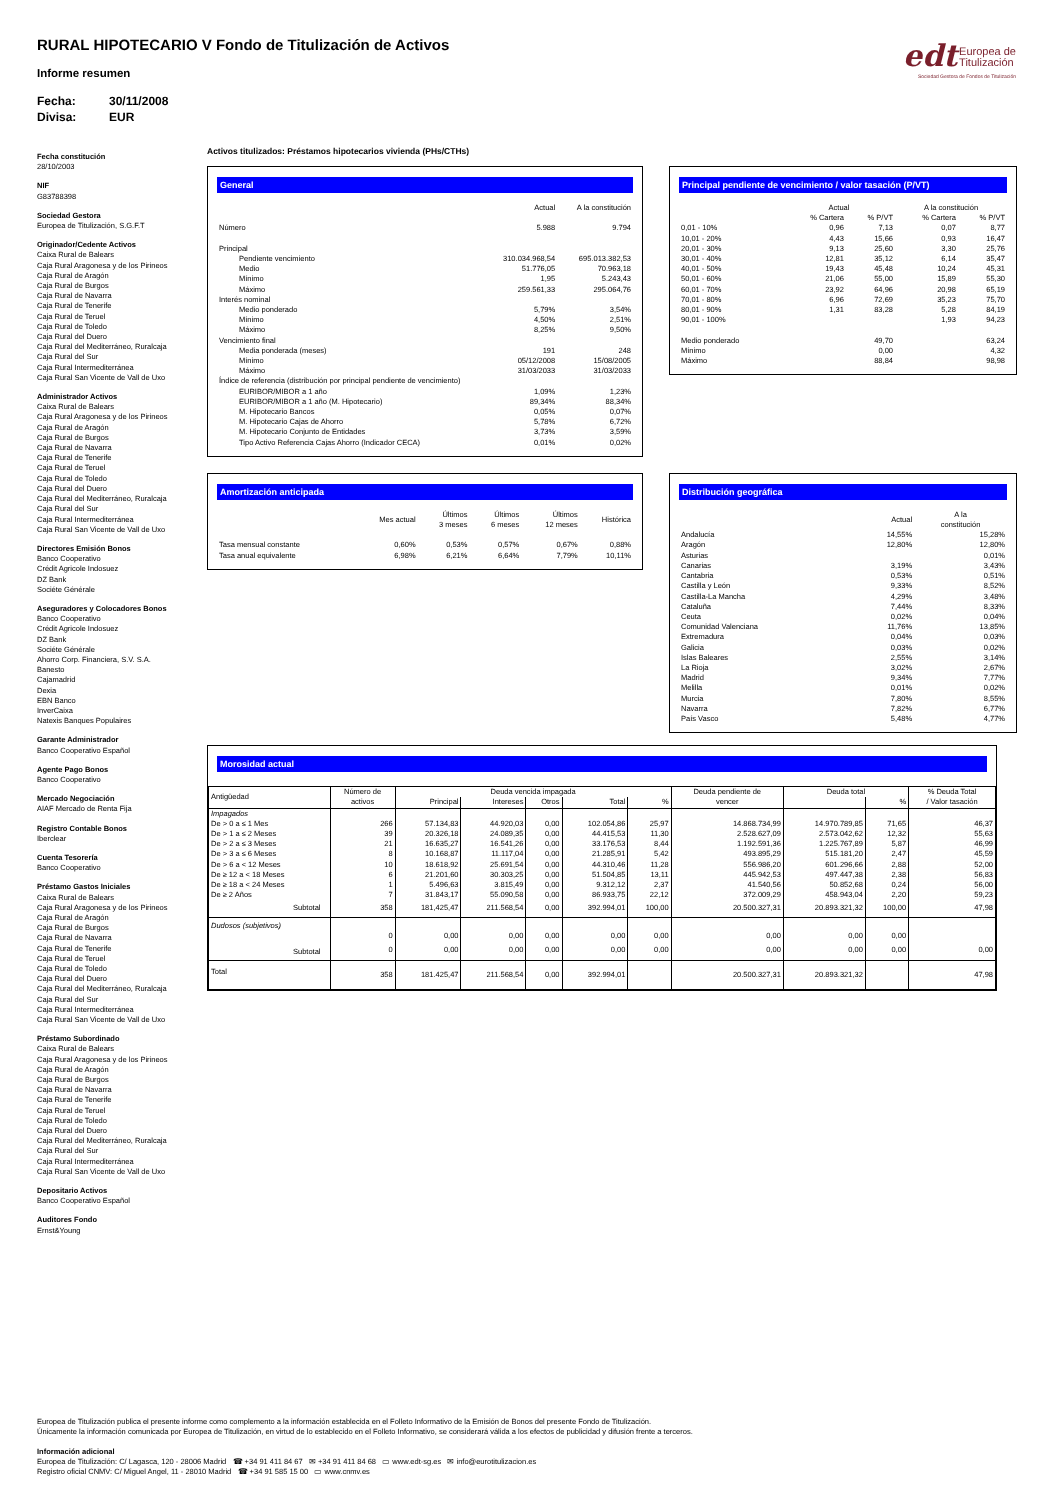RURAL HIPOTECARIO V Fondo de Titulización de Activos
Informe resumen
Fecha: 30/11/2008
Divisa: EUR
edt Europea de
Titulización
Sociedad Gestora de Fondos de Titulización
Fecha constitución
28/10/2003
NIF
G83788398
Sociedad Gestora
Europea de Titulización, S.G.F.T
Originador/Cedente Activos
Caixa Rural de Balears
Caja Rural Aragonesa y de los Pirineos
Caja Rural de Aragón
Caja Rural de Burgos
Caja Rural de Navarra
Caja Rural de Tenerife
Caja Rural de Teruel
Caja Rural de Toledo
Caja Rural del Duero
Caja Rural del Mediterráneo, Ruralcaja
Caja Rural del Sur
Caja Rural Intermediterránea
Caja Rural San Vicente de Vall de Uxo
Administrador Activos
Caixa Rural de Balears
Caja Rural Aragonesa y de los Pirineos
Caja Rural de Aragón
Caja Rural de Burgos
Caja Rural de Navarra
Caja Rural de Tenerife
Caja Rural de Teruel
Caja Rural de Toledo
Caja Rural del Duero
Caja Rural del Mediterráneo, Ruralcaja
Caja Rural del Sur
Caja Rural Intermediterránea
Caja Rural San Vicente de Vall de Uxo
Directores Emisión Bonos
Banco Cooperativo
Crédit Agricole Indosuez
DZ Bank
Sociéte Générale
Aseguradores y Colocadores Bonos
Banco Cooperativo
Crédit Agricole Indosuez
DZ Bank
Sociéte Générale
Ahorro Corp. Financiera, S.V. S.A.
Banesto
Cajamadrid
Dexia
EBN Banco
InverCaixa
Natexis Banques Populaires
Garante Administrador
Banco Cooperativo Español
Agente Pago Bonos
Banco Cooperativo
Mercado Negociación
AIAF Mercado de Renta Fija
Registro Contable Bonos
Iberclear
Cuenta Tesorería
Banco Cooperativo
Préstamo Gastos Iniciales
Caixa Rural de Balears
Caja Rural Aragonesa y de los Pirineos
Caja Rural de Aragón
Caja Rural de Burgos
Caja Rural de Navarra
Caja Rural de Tenerife
Caja Rural de Teruel
Caja Rural de Toledo
Caja Rural del Duero
Caja Rural del Mediterráneo, Ruralcaja
Caja Rural del Sur
Caja Rural Intermediterránea
Caja Rural San Vicente de Vall de Uxo
Préstamo Subordinado
Caixa Rural de Balears
Caja Rural Aragonesa y de los Pirineos
Caja Rural de Aragón
Caja Rural de Burgos
Caja Rural de Navarra
Caja Rural de Tenerife
Caja Rural de Teruel
Caja Rural de Toledo
Caja Rural del Duero
Caja Rural del Mediterráneo, Ruralcaja
Caja Rural del Sur
Caja Rural Intermediterránea
Caja Rural San Vicente de Vall de Uxo
Depositario Activos
Banco Cooperativo Español
Auditores Fondo
Ernst&Young
Activos titulizados: Préstamos hipotecarios vivienda (PHs/CTHs)
General
| | Actual | A la constitución |
| --- | --- | --- |
| Número | 5.988 | 9.794 |
| Principal | | |
| Pendiente vencimiento | 310.034.968,54 | 695.013.382,53 |
| Medio | 51.776,05 | 70.963,18 |
| Mínimo | 1,95 | 5.243,43 |
| Máximo | 259.561,33 | 295.064,76 |
| Interés nominal | | |
| Medio ponderado | 5,79% | 3,54% |
| Mínimo | 4,50% | 2,51% |
| Máximo | 8,25% | 9,50% |
| Vencimiento final | | |
| Media ponderada (meses) | 191 | 248 |
| Mínimo | 05/12/2008 | 15/08/2005 |
| Máximo | 31/03/2033 | 31/03/2033 |
| Índice de referencia (distribución por principal pendiente de vencimiento) | | |
| EURIBOR/MIBOR a 1 año | 1,09% | 1,23% |
| EURIBOR/MIBOR a 1 año (M. Hipotecario) | 89,34% | 88,34% |
| M. Hipotecario Bancos | 0,05% | 0,07% |
| M. Hipotecario Cajas de Ahorro | 5,78% | 6,72% |
| M. Hipotecario Conjunto de Entidades | 3,73% | 3,59% |
| Tipo Activo Referencia Cajas Ahorro (Indicador CECA) | 0,01% | 0,02% |
Principal pendiente de vencimiento / valor tasación (P/VT)
| | Actual | | A la constitución | |
| --- | --- | --- | --- | --- |
| | % Cartera | % P/VT | % Cartera | % P/VT |
| 0,01 - 10% | 0,96 | 7,13 | 0,07 | 8,77 |
| 10,01 - 20% | 4,43 | 15,66 | 0,93 | 16,47 |
| 20,01 - 30% | 9,13 | 25,60 | 3,30 | 25,76 |
| 30,01 - 40% | 12,81 | 35,12 | 6,14 | 35,47 |
| 40,01 - 50% | 19,43 | 45,48 | 10,24 | 45,31 |
| 50,01 - 60% | 21,06 | 55,00 | 15,89 | 55,30 |
| 60,01 - 70% | 23,92 | 64,96 | 20,98 | 65,19 |
| 70,01 - 80% | 6,96 | 72,69 | 35,23 | 75,70 |
| 80,01 - 90% | 1,31 | 83,28 | 5,28 | 84,19 |
| 90,01 - 100% | | | 1,93 | 94,23 |
| Medio ponderado | | 49,70 | | 63,24 |
| Mínimo | | 0,00 | | 4,32 |
| Máximo | | 88,84 | | 98,98 |
Amortización anticipada
| | Mes actual | Últimos 3 meses | Últimos 6 meses | Últimos 12 meses | Histórica |
| --- | --- | --- | --- | --- | --- |
| Tasa mensual constante | 0,60% | 0,53% | 0,57% | 0,67% | 0,88% |
| Tasa anual equivalente | 6,98% | 6,21% | 6,64% | 7,79% | 10,11% |
Distribución geográfica
| | Actual | A la constitución |
| --- | --- | --- |
| Andalucía | 14,55% | 15,28% |
| Aragón | 12,80% | 12,80% |
| Asturias | | 0,01% |
| Canarias | 3,19% | 3,43% |
| Cantabria | 0,53% | 0,51% |
| Castilla y León | 9,33% | 8,52% |
| Castilla-La Mancha | 4,29% | 3,48% |
| Cataluña | 7,44% | 8,33% |
| Ceuta | 0,02% | 0,04% |
| Comunidad Valenciana | 11,76% | 13,85% |
| Extremadura | 0,04% | 0,03% |
| Galicia | 0,03% | 0,02% |
| Islas Baleares | 2,55% | 3,14% |
| La Rioja | 3,02% | 2,67% |
| Madrid | 9,34% | 7,77% |
| Melilla | 0,01% | 0,02% |
| Murcia | 7,80% | 8,55% |
| Navarra | 7,82% | 6,77% |
| País Vasco | 5,48% | 4,77% |
Morosidad actual
| Antigüedad | Número de activos | Deuda vencida impagada | | | | | Deuda pendiente de vencer | Deuda total | | % Deuda Total / Valor tasación |
| --- | --- | --- | --- | --- | --- | --- | --- | --- | --- | --- |
| | | Principal | Intereses | Otros | Total | % | | | % | |
| Impagados | | | | | | | | | | |
| De > 0 a ≤ 1 Mes | 266 | 57.134,83 | 44.920,03 | 0,00 | 102.054,86 | 25,97 | 14.868.734,99 | 14.970.789,85 | 71,65 | 46,37 |
| De > 1 a ≤ 2 Meses | 39 | 20.326,18 | 24.089,35 | 0,00 | 44.415,53 | 11,30 | 2.528.627,09 | 2.573.042,62 | 12,32 | 55,63 |
| De > 2 a ≤ 3 Meses | 21 | 16.635,27 | 16.541,26 | 0,00 | 33.176,53 | 8,44 | 1.192.591,36 | 1.225.767,89 | 5,87 | 46,99 |
| De > 3 a ≤ 6 Meses | 8 | 10.168,87 | 11.117,04 | 0,00 | 21.285,91 | 5,42 | 493.895,29 | 515.181,20 | 2,47 | 45,59 |
| De > 6 a < 12 Meses | 10 | 18.618,92 | 25.691,54 | 0,00 | 44.310,46 | 11,28 | 556.986,20 | 601.296,66 | 2,88 | 52,00 |
| De ≥ 12 a < 18 Meses | 6 | 21.201,60 | 30.303,25 | 0,00 | 51.504,85 | 13,11 | 445.942,53 | 497.447,38 | 2,38 | 56,83 |
| De ≥ 18 a < 24 Meses | 1 | 5.496,63 | 3.815,49 | 0,00 | 9.312,12 | 2,37 | 41.540,56 | 50.852,68 | 0,24 | 56,00 |
| De ≥ 2 Años | 7 | 31.843,17 | 55.090,58 | 0,00 | 86.933,75 | 22,12 | 372.009,29 | 458.943,04 | 2,20 | 59,23 |
| Subtotal | 358 | 181,425,47 | 211.568,54 | 0,00 | 392.994,01 | 100,00 | 20.500.327,31 | 20.893.321,32 | 100,00 | 47,98 |
| Dudosos (subjetivos) | | | | | | | | | | |
| | 0 | 0,00 | 0,00 | 0,00 | 0,00 | 0,00 | 0,00 | 0,00 | 0,00 | |
| Subtotal | 0 | 0,00 | 0,00 | 0,00 | 0,00 | 0,00 | 0,00 | 0,00 | 0,00 | 0,00 |
| Total | 358 | 181.425,47 | 211.568,54 | 0,00 | 392.994,01 | | 20.500.327,31 | 20.893.321,32 | | 47,98 |
Europea de Titulización publica el presente informe como complemento a la información establecida en el Folleto Informativo de la Emisión de Bonos del presente Fondo de Titulización.
Únicamente la información comunicada por Europea de Titulización, en virtud de lo establecido en el Folleto Informativo, se considerará válida a los efectos de publicidad y difusión frente a terceros.
Información adicional
Europea de Titulización: C/ Lagasca, 120 - 28006 Madrid ☎ +34 91 411 84 67 ✉ +34 91 411 84 68 ▭ www.edt-sg.es ✉ info@eurotitulizacion.es
Registro oficial CNMV: C/ Miguel Angel, 11 - 28010 Madrid ☎ +34 91 585 15 00 ▭ www.cnmv.es